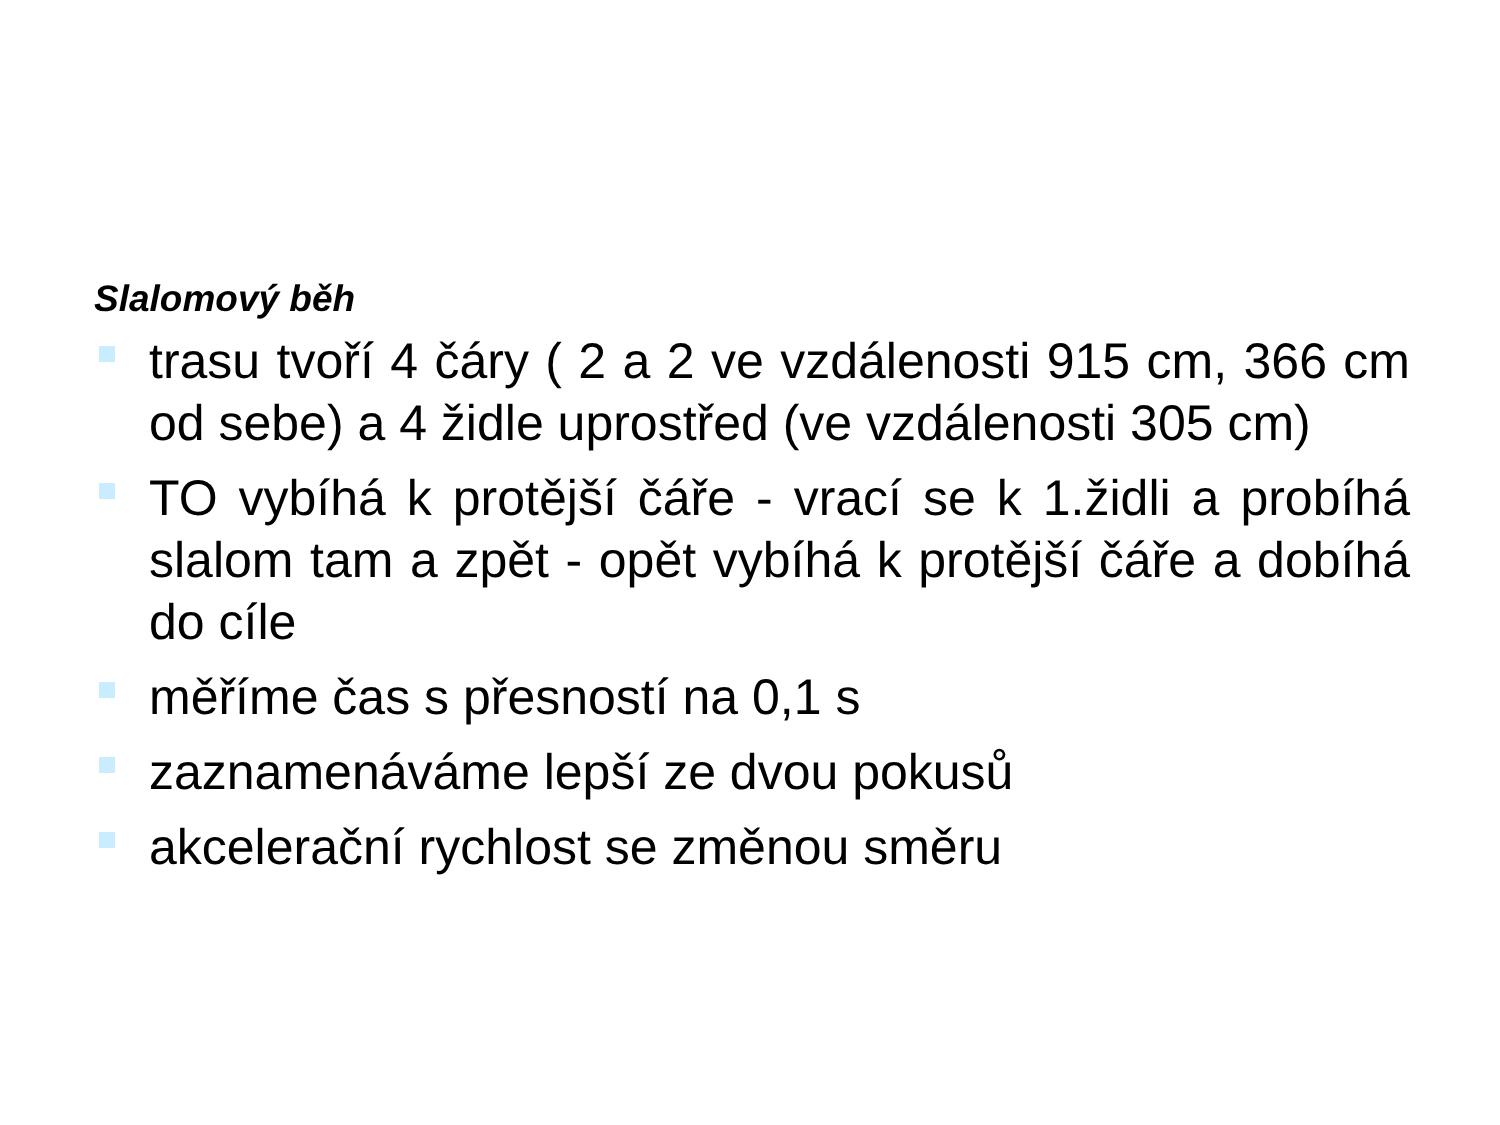Slalomový běh
trasu tvoří 4 čáry ( 2 a 2 ve vzdálenosti 915 cm, 366 cm od sebe) a 4 židle uprostřed (ve vzdálenosti 305 cm)
TO vybíhá k protější čáře - vrací se k 1.židli a probíhá slalom tam a zpět - opět vybíhá k protější čáře a dobíhá do cíle
měříme čas s přesností na 0,1 s
zaznamenáváme lepší ze dvou pokusů
akcelerační rychlost se změnou směru